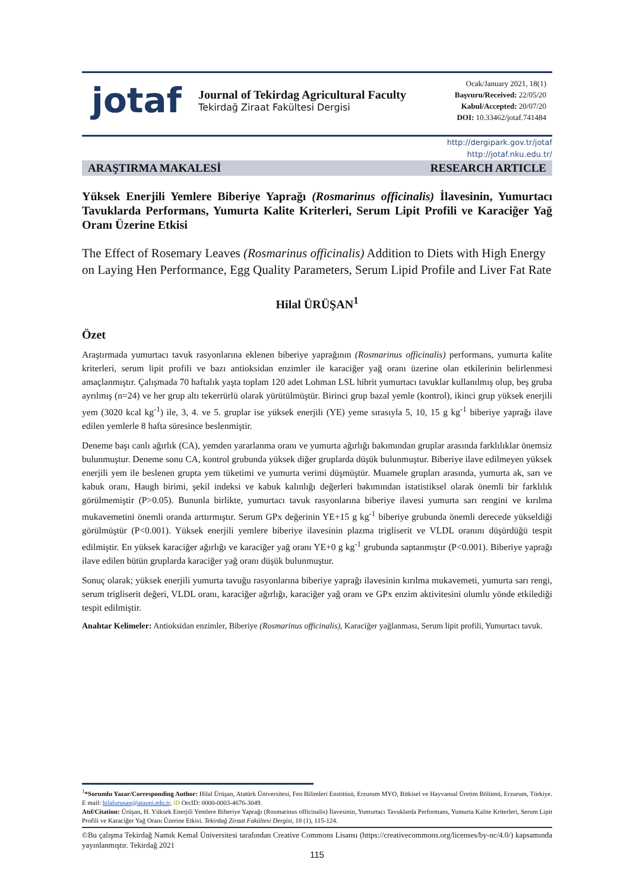jotaf
Journal of Tekirdag Agricultural Faculty
Tekirdağ Ziraat Fakültesi Dergisi
Ocak/January 2021, 18(1)
Başvuru/Received: 22/05/20
Kabul/Accepted: 20/07/20
DOI: 10.33462/jotaf.741484
http://dergipark.gov.tr/jotaf
http://jotaf.nku.edu.tr/
ARAŞTIRMA MAKALESİ RESEARCH ARTICLE
Yüksek Enerjili Yemlere Biberiye Yaprağı (Rosmarinus officinalis) İlavesinin, Yumurtacı Tavuklarda Performans, Yumurta Kalite Kriterleri, Serum Lipit Profili ve Karaciğer Yağ Oranı Üzerine Etkisi
The Effect of Rosemary Leaves (Rosmarinus officinalis) Addition to Diets with High Energy on Laying Hen Performance, Egg Quality Parameters, Serum Lipid Profile and Liver Fat Rate
Hilal ÜRÜŞAN<sup>1</sup>
Özet
Araştırmada yumurtacı tavuk rasyonlarına eklenen biberiye yaprağının (Rosmarinus officinalis) performans, yumurta kalite kriterleri, serum lipit profili ve bazı antioksidan enzimler ile karaciğer yağ oranı üzerine olan etkilerinin belirlenmesi amaçlanmıştır. Çalışmada 70 haftalık yaşta toplam 120 adet Lohman LSL hibrit yumurtacı tavuklar kullanılmış olup, beş gruba ayrılmış (n=24) ve her grup altı tekerrürlü olarak yürütülmüştür. Birinci grup bazal yemle (kontrol), ikinci grup yüksek enerjili yem (3020 kcal kg<sup>-1</sup>) ile, 3, 4. ve 5. gruplar ise yüksek enerjili (YE) yeme sırasıyla 5, 10, 15 g kg<sup>-1</sup> biberiye yaprağı ilave edilen yemlerle 8 hafta süresince beslenmiştir.
Deneme başı canlı ağırlık (CA), yemden yararlanma oranı ve yumurta ağırlığı bakımından gruplar arasında farklılıklar önemsiz bulunmuştur. Deneme sonu CA, kontrol grubunda yüksek diğer gruplarda düşük bulunmuştur. Biberiye ilave edilmeyen yüksek enerjili yem ile beslenen grupta yem tüketimi ve yumurta verimi düşmüştür. Muamele grupları arasında, yumurta ak, sarı ve kabuk oranı, Haugh birimi, şekil indeksi ve kabuk kalınlığı değerleri bakımından istatistiksel olarak önemli bir farklılık görülmemiştir (P>0.05). Bununla birlikte, yumurtacı tavuk rasyonlarına biberiye ilavesi yumurta sarı rengini ve kırılma mukavemetini önemli oranda arttırmıştır. Serum GPx değerinin YE+15 g kg<sup>-1</sup> biberiye grubunda önemli derecede yükseldiği görülmüştür (P<0.001). Yüksek enerjili yemlere biberiye ilavesinin plazma trigliserit ve VLDL oranını düşürdüğü tespit edilmiştir. En yüksek karaciğer ağırlığı ve karaciğer yağ oranı YE+0 g kg<sup>-1</sup> grubunda saptanmıştır (P<0.001). Biberiye yaprağı ilave edilen bütün gruplarda karaciğer yağ oranı düşük bulunmuştur.
Sonuç olarak; yüksek enerjili yumurta tavuğu rasyonlarına biberiye yaprağı ilavesinin kırılma mukavemeti, yumurta sarı rengi, serum trigliserit değeri, VLDL oranı, karaciğer ağırlığı, karaciğer yağ oranı ve GPx enzim aktivitesini olumlu yönde etkilediği tespit edilmiştir.
Anahtar Kelimeler: Antioksidan enzimler, Biberiye (Rosmarinus officinalis), Karaciğer yağlanması, Serum lipit profili, Yumurtacı tavuk.
<sup>1</sup>*Sorumlu Yazar/Corresponding Author: Hilal Ürüşan, Atatürk Üniversitesi, Fen Bilimleri Enstitüsü, Erzurum MYO, Bitkisel ve Hayvansal Üretim Bölümü, Erzurum, Türkiye. E mail: hilalurusan@atauni.edu.tr, iD OrcID: 0000-0003-4676-3049.
Atıf/Citation: Ürüşan, H. Yüksek Enerjili Yemlere Biberiye Yaprağı (Rosmarinus officinalis) İlavesinin, Yumurtacı Tavuklarda Performans, Yumurta Kalite Kriterleri, Serum Lipit Profili ve Karaciğer Yağ Oranı Üzerine Etkisi. Tekirdağ Ziraat Fakültesi Dergisi, 18 (1), 115-124.
©Bu çalışma Tekirdağ Namık Kemal Üniversitesi tarafından Creative Commons Lisansı (https://creativecommons.org/licenses/by-nc/4.0/) kapsamında yayınlanmıştır. Tekirdağ 2021
115